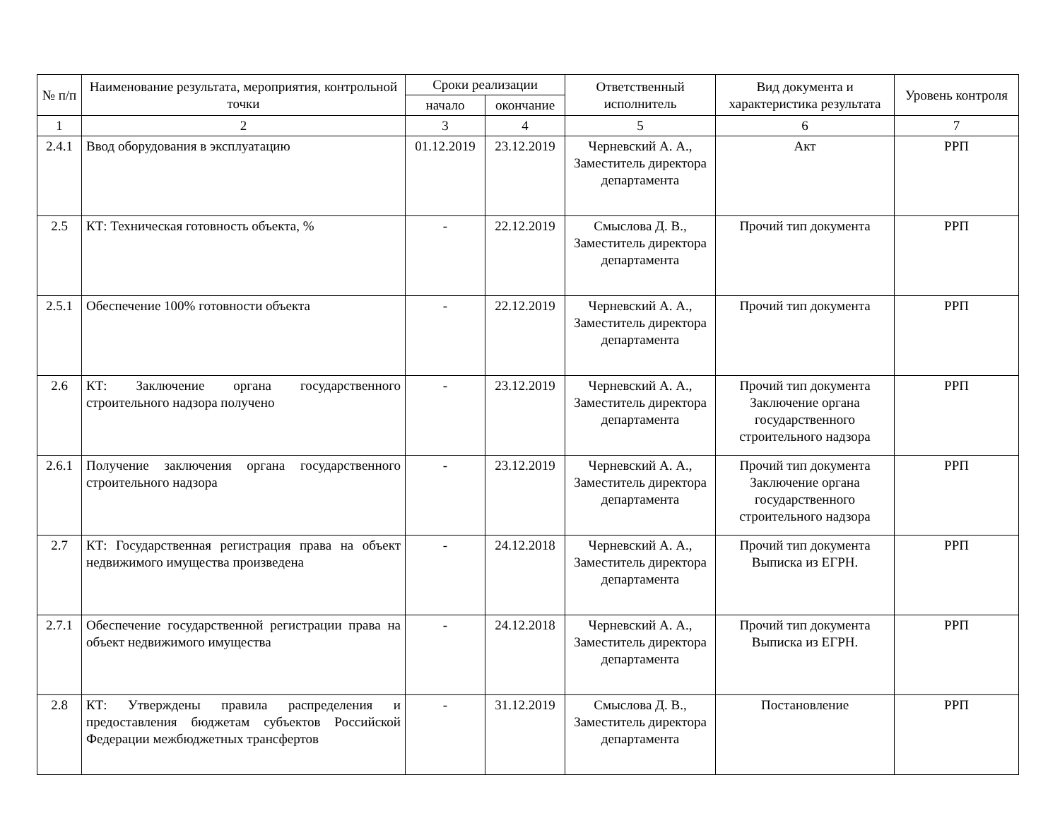| № п/п | Наименование результата, мероприятия, контрольной точки | Сроки реализации | | Ответственный исполнитель | Вид документа и характеристика результата | Уровень контроля |
| --- | --- | --- | --- | --- | --- | --- |
| | | начало | окончание | | | |
| 1 | 2 | 3 | 4 | 5 | 6 | 7 |
| 2.4.1 | Ввод оборудования в эксплуатацию | 01.12.2019 | 23.12.2019 | Черневский А. А., Заместитель директора департамента | Акт | РРП |
| 2.5 | КТ: Техническая готовность объекта, % | - | 22.12.2019 | Смыслова Д. В., Заместитель директора департамента | Прочий тип документа | РРП |
| 2.5.1 | Обеспечение 100% готовности объекта | - | 22.12.2019 | Черневский А. А., Заместитель директора департамента | Прочий тип документа | РРП |
| 2.6 | КТ: Заключение органа государственного строительного надзора получено | - | 23.12.2019 | Черневский А. А., Заместитель директора департамента | Прочий тип документа Заключение органа государственного строительного надзора | РРП |
| 2.6.1 | Получение заключения органа государственного строительного надзора | - | 23.12.2019 | Черневский А. А., Заместитель директора департамента | Прочий тип документа Заключение органа государственного строительного надзора | РРП |
| 2.7 | КТ: Государственная регистрация права на объект недвижимого имущества произведена | - | 24.12.2018 | Черневский А. А., Заместитель директора департамента | Прочий тип документа Выписка из ЕГРН. | РРП |
| 2.7.1 | Обеспечение государственной регистрации права на объект недвижимого имущества | - | 24.12.2018 | Черневский А. А., Заместитель директора департамента | Прочий тип документа Выписка из ЕГРН. | РРП |
| 2.8 | КТ: Утверждены правила распределения и предоставления бюджетам субъектов Российской Федерации межбюджетных трансфертов | - | 31.12.2019 | Смыслова Д. В., Заместитель директора департамента | Постановление | РРП |